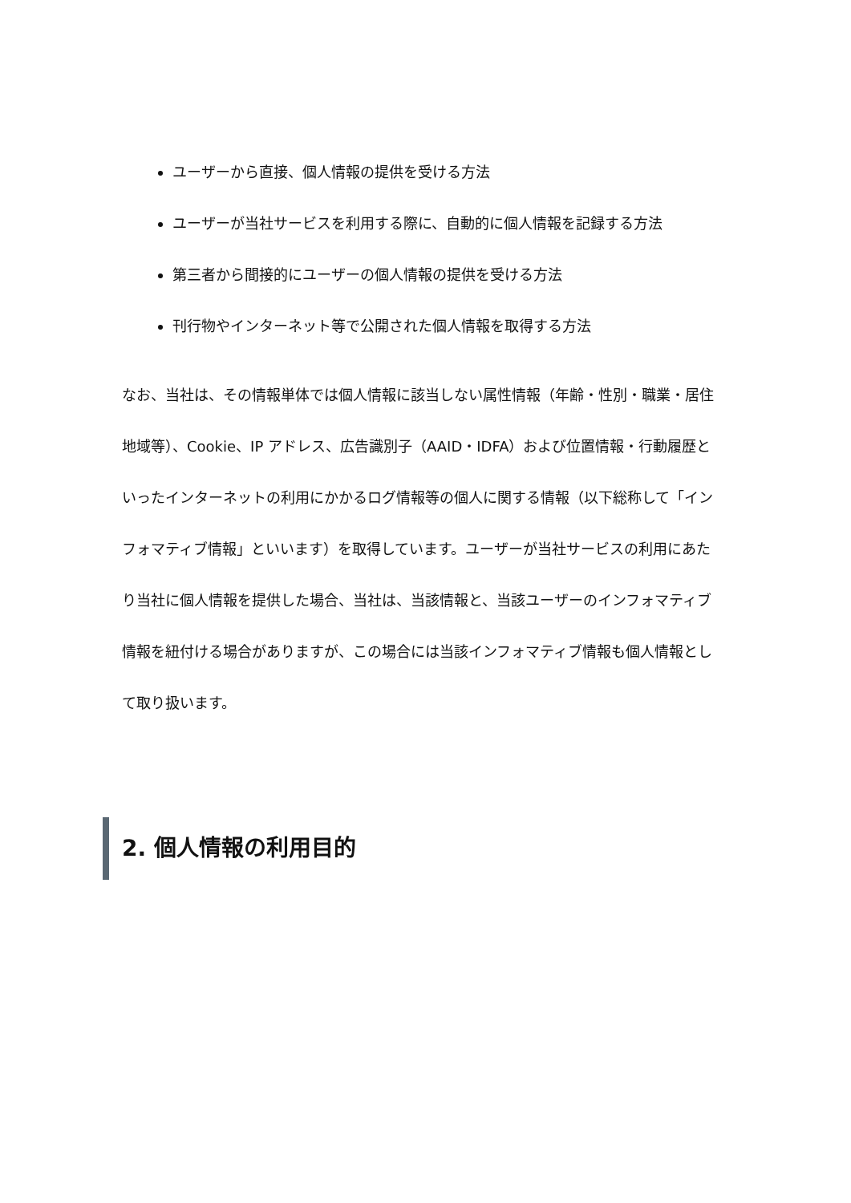ユーザーから直接、個人情報の提供を受ける方法
ユーザーが当社サービスを利用する際に、自動的に個人情報を記録する方法
第三者から間接的にユーザーの個人情報の提供を受ける方法
刊行物やインターネット等で公開された個人情報を取得する方法
なお、当社は、その情報単体では個人情報に該当しない属性情報（年齢・性別・職業・居住地域等）、Cookie、IP アドレス、広告識別子（AAID・IDFA）および位置情報・行動履歴といったインターネットの利用にかかるログ情報等の個人に関する情報（以下総称して「インフォマティブ情報」といいます）を取得しています。ユーザーが当社サービスの利用にあたり当社に個人情報を提供した場合、当社は、当該情報と、当該ユーザーのインフォマティブ情報を紐付ける場合がありますが、この場合には当該インフォマティブ情報も個人情報として取り扱います。
2. 個人情報の利用目的